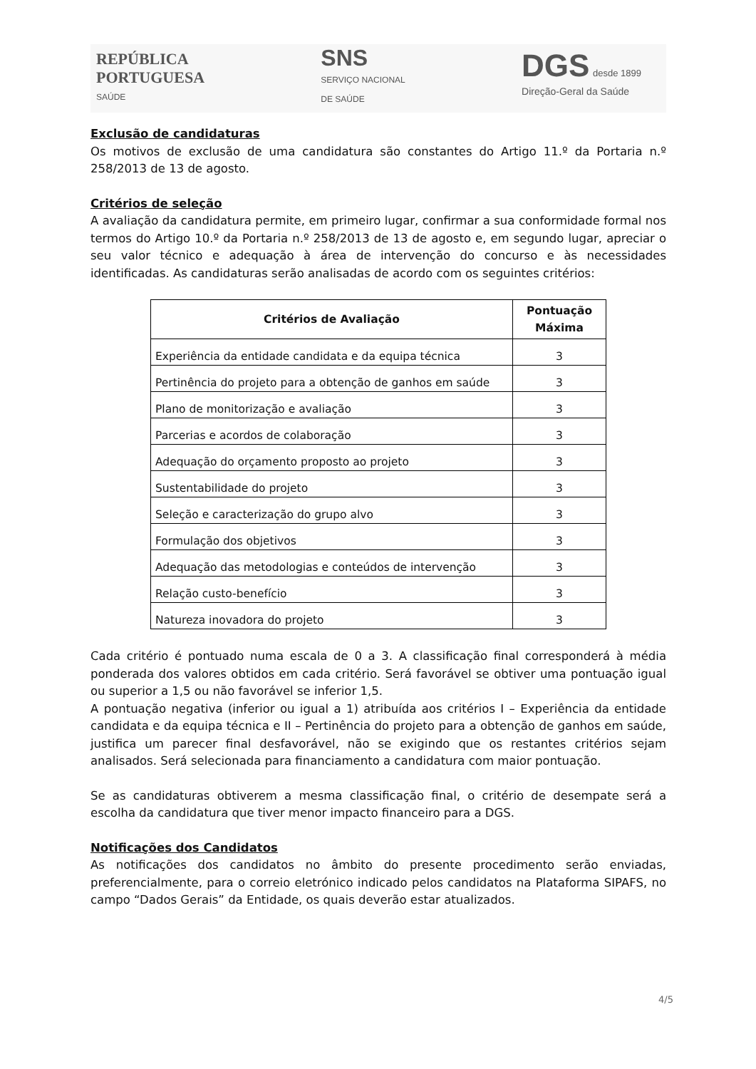REPÚBLICA
PORTUGUESA
SAÚDE
SNS
SERVIÇO NACIONAL
DE SAÚDE
DGS desde 1899
Direção-Geral da Saúde
Exclusão de candidaturas
Os motivos de exclusão de uma candidatura são constantes do Artigo 11.º da Portaria n.º 258/2013 de 13 de agosto.
Critérios de seleção
A avaliação da candidatura permite, em primeiro lugar, confirmar a sua conformidade formal nos termos do Artigo 10.º da Portaria n.º 258/2013 de 13 de agosto e, em segundo lugar, apreciar o seu valor técnico e adequação à área de intervenção do concurso e às necessidades identificadas. As candidaturas serão analisadas de acordo com os seguintes critérios:
| Critérios de Avaliação | Pontuação Máxima |
| --- | --- |
| Experiência da entidade candidata e da equipa técnica | 3 |
| Pertinência do projeto para a obtenção de ganhos em saúde | 3 |
| Plano de monitorização e avaliação | 3 |
| Parcerias e acordos de colaboração | 3 |
| Adequação do orçamento proposto ao projeto | 3 |
| Sustentabilidade do projeto | 3 |
| Seleção e caracterização do grupo alvo | 3 |
| Formulação dos objetivos | 3 |
| Adequação das metodologias e conteúdos de intervenção | 3 |
| Relação custo-benefício | 3 |
| Natureza inovadora do projeto | 3 |
Cada critério é pontuado numa escala de 0 a 3. A classificação final corresponderá à média ponderada dos valores obtidos em cada critério. Será favorável se obtiver uma pontuação igual ou superior a 1,5 ou não favorável se inferior 1,5.
A pontuação negativa (inferior ou igual a 1) atribuída aos critérios I – Experiência da entidade candidata e da equipa técnica e II – Pertinência do projeto para a obtenção de ganhos em saúde, justifica um parecer final desfavorável, não se exigindo que os restantes critérios sejam analisados. Será selecionada para financiamento a candidatura com maior pontuação.
Se as candidaturas obtiverem a mesma classificação final, o critério de desempate será a escolha da candidatura que tiver menor impacto financeiro para a DGS.
Notificações dos Candidatos
As notificações dos candidatos no âmbito do presente procedimento serão enviadas, preferencialmente, para o correio eletrónico indicado pelos candidatos na Plataforma SIPAFS, no campo “Dados Gerais” da Entidade, os quais deverão estar atualizados.
4/5